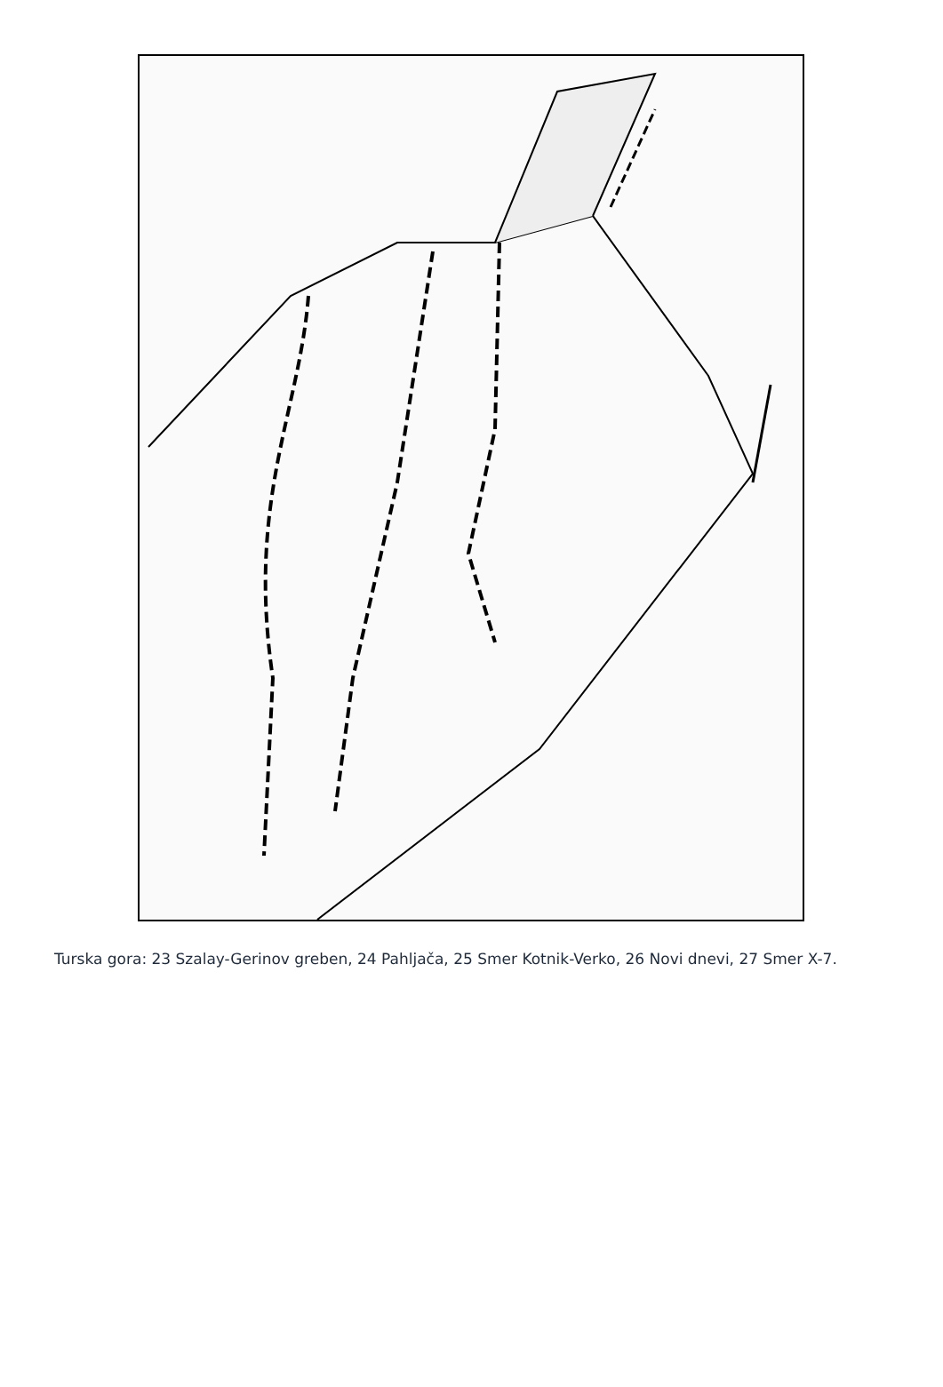Turska gora: 23 Szalay-Gerinov greben, 24 Pahljača, 25 Smer Kotnik-Verko, 26 Novi dnevi, 27 Smer X-7.